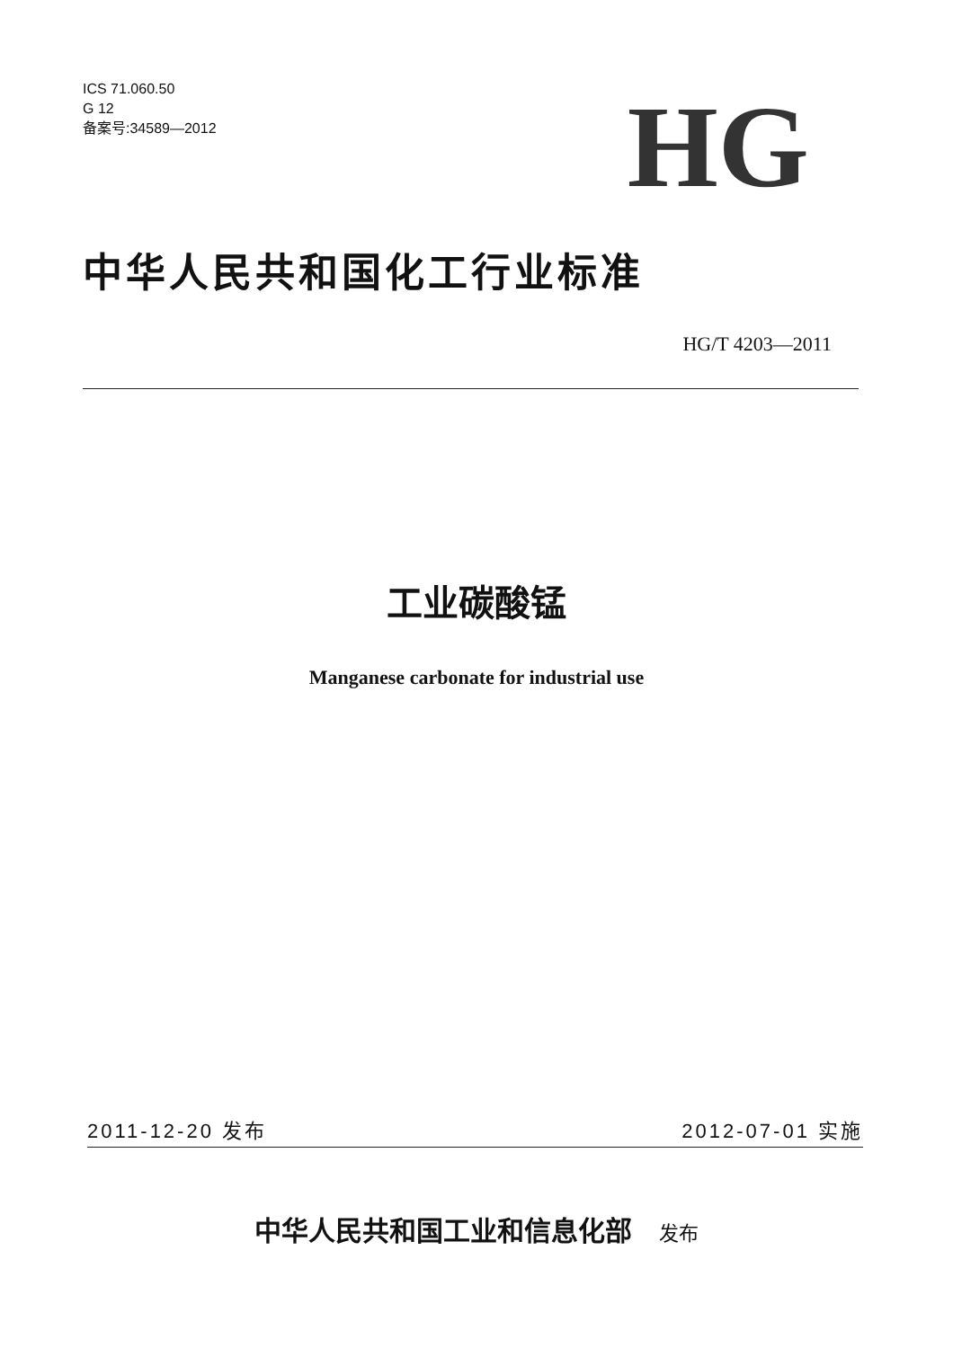ICS 71.060.50
G 12
备案号:34589—2012
HG
中华人民共和国化工行业标准
HG/T 4203—2011
工业碳酸锰
Manganese carbonate for industrial use
2011-12-20 发布 2012-07-01 实施
中华人民共和国工业和信息化部 发布